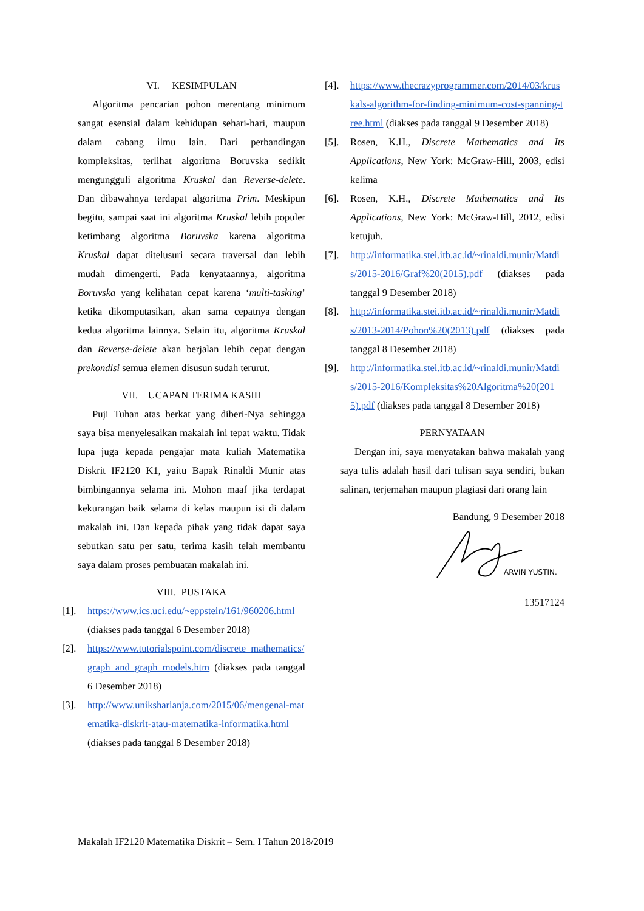VI. KESIMPULAN
Algoritma pencarian pohon merentang minimum sangat esensial dalam kehidupan sehari-hari, maupun dalam cabang ilmu lain. Dari perbandingan kompleksitas, terlihat algoritma Boruvska sedikit mengungguli algoritma Kruskal dan Reverse-delete. Dan dibawahnya terdapat algoritma Prim. Meskipun begitu, sampai saat ini algoritma Kruskal lebih populer ketimbang algoritma Boruvska karena algoritma Kruskal dapat ditelusuri secara traversal dan lebih mudah dimengerti. Pada kenyataannya, algoritma Boruvska yang kelihatan cepat karena ‘multi-tasking’ ketika dikomputasikan, akan sama cepatnya dengan kedua algoritma lainnya. Selain itu, algoritma Kruskal dan Reverse-delete akan berjalan lebih cepat dengan prekondisi semua elemen disusun sudah terurut.
VII. UCAPAN TERIMA KASIH
Puji Tuhan atas berkat yang diberi-Nya sehingga saya bisa menyelesaikan makalah ini tepat waktu. Tidak lupa juga kepada pengajar mata kuliah Matematika Diskrit IF2120 K1, yaitu Bapak Rinaldi Munir atas bimbingannya selama ini. Mohon maaf jika terdapat kekurangan baik selama di kelas maupun isi di dalam makalah ini. Dan kepada pihak yang tidak dapat saya sebutkan satu per satu, terima kasih telah membantu saya dalam proses pembuatan makalah ini.
VIII. PUSTAKA
[1]. https://www.ics.uci.edu/~eppstein/161/960206.html (diakses pada tanggal 6 Desember 2018)
[2]. https://www.tutorialspoint.com/discrete_mathematics/graph_and_graph_models.htm (diakses pada tanggal 6 Desember 2018)
[3]. http://www.uniksharianja.com/2015/06/mengenal-matematika-diskrit-atau-matematika-informatika.html (diakses pada tanggal 8 Desember 2018)
[4]. https://www.thecrazyprogrammer.com/2014/03/kruskals-algorithm-for-finding-minimum-cost-spanning-tree.html (diakses pada tanggal 9 Desember 2018)
[5]. Rosen, K.H., Discrete Mathematics and Its Applications, New York: McGraw-Hill, 2003, edisi kelima
[6]. Rosen, K.H., Discrete Mathematics and Its Applications, New York: McGraw-Hill, 2012, edisi ketujuh.
[7]. http://informatika.stei.itb.ac.id/~rinaldi.munir/Matdis/2015-2016/Graf%20(2015).pdf (diakses pada tanggal 9 Desember 2018)
[8]. http://informatika.stei.itb.ac.id/~rinaldi.munir/Matdis/2013-2014/Pohon%20(2013).pdf (diakses pada tanggal 8 Desember 2018)
[9]. http://informatika.stei.itb.ac.id/~rinaldi.munir/Matdis/2015-2016/Kompleksitas%20Algoritma%20(2015).pdf (diakses pada tanggal 8 Desember 2018)
PERNYATAAN
Dengan ini, saya menyatakan bahwa makalah yang saya tulis adalah hasil dari tulisan saya sendiri, bukan salinan, terjemahan maupun plagiasi dari orang lain
Bandung, 9 Desember 2018
ARVIN YUSTIN.
13517124
Makalah IF2120 Matematika Diskrit – Sem. I Tahun 2018/2019